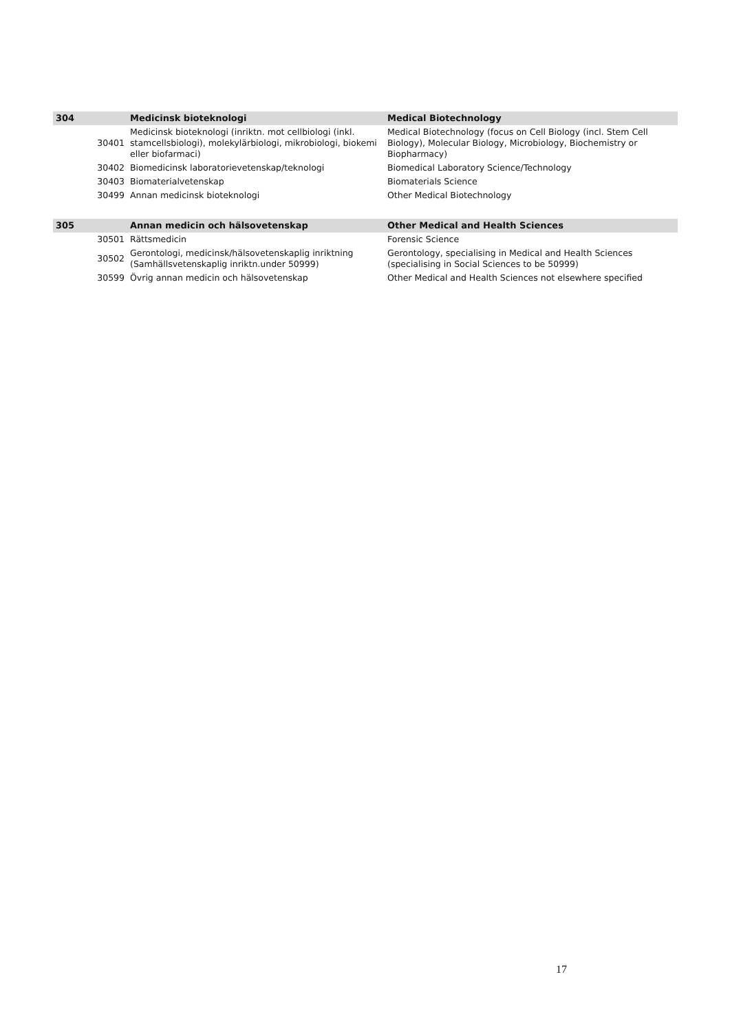| 304 | | Medicinsk bioteknologi | Medical Biotechnology |
| | 30401 | Medicinsk bioteknologi (inriktn. mot cellbiologi (inkl. stamcellsbiologi), molekylärbiologi, mikrobiologi, biokemi eller biofarmaci) | Medical Biotechnology (focus on Cell Biology (incl. Stem Cell Biology), Molecular Biology, Microbiology, Biochemistry or Biopharmacy) |
| | 30402 | Biomedicinsk laboratorievetenskap/teknologi | Biomedical Laboratory Science/Technology |
| | 30403 | Biomaterialvetenskap | Biomaterials Science |
| | 30499 | Annan medicinsk bioteknologi | Other Medical Biotechnology |
| 305 | | Annan medicin och hälsovetenskap | Other Medical and Health Sciences |
| | 30501 | Rättsmedicin | Forensic Science |
| | 30502 | Gerontologi, medicinsk/hälsovetenskaplig inriktning (Samhällsvetenskaplig inriktn.under 50999) | Gerontology, specialising in Medical and Health Sciences (specialising in Social Sciences to be 50999) |
| | 30599 | Övrig annan medicin och hälsovetenskap | Other Medical and Health Sciences not elsewhere specified |
17